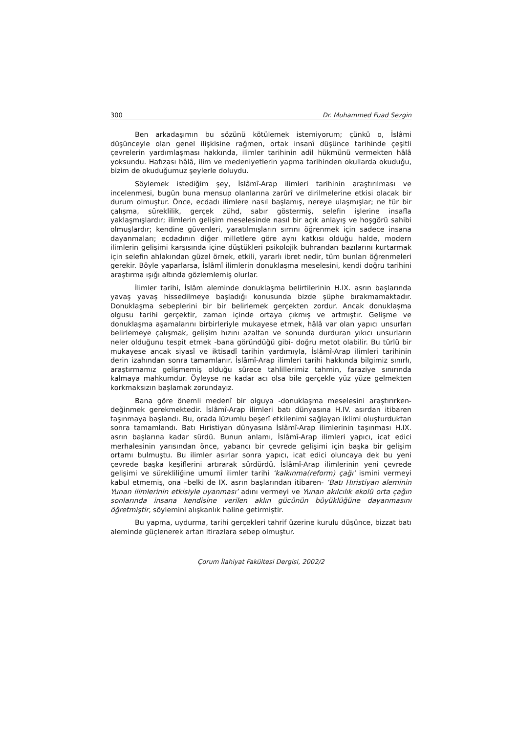300 Dr. Muhammed Fuad Sezgin
Ben arkadaşımın bu sözünü kötülemek istemiyorum; çünkü o, İslâmi düşünceyle olan genel ilişkisine rağmen, ortak insanî düşünce tarihinde çeşitli çevrelerin yardımlaşması hakkında, ilimler tarihinin adil hükmünü vermekten hâlâ yoksundu. Hafızası hâlâ, ilim ve medeniyetlerin yapma tarihinden okullarda okuduğu, bizim de okuduğumuz şeylerle doluydu.
Söylemek istediğim şey, İslâmî-Arap ilimleri tarihinin araştırılması ve incelenmesi, bugün buna mensup olanlarına zarûrî ve dirilmelerine etkisi olacak bir durum olmuştur. Önce, ecdadı ilimlere nasıl başlamış, nereye ulaşmışlar; ne tür bir çalışma, süreklilik, gerçek zühd, sabır göstermiş, selefin işlerine insafla yaklaşmışlardır; ilimlerin gelişim meselesinde nasıl bir açık anlayış ve hoşgörü sahibi olmuşlardır; kendine güvenleri, yaratılmışların sırrını öğrenmek için sadece insana dayanmaları; ecdadının diğer milletlere göre aynı katkısı olduğu halde, modern ilimlerin gelişimi karşısında içine düştükleri psikolojik buhrandan bazılarını kurtarmak için selefin ahlakından güzel örnek, etkili, yararlı ibret nedir, tüm bunları öğrenmeleri gerekir. Böyle yaparlarsa, İslâmî ilimlerin donuklaşma meselesini, kendi doğru tarihini araştırma ışığı altında gözlemlemiş olurlar.
İlimler tarihi, İslâm aleminde donuklaşma belirtilerinin H.IX. asrın başlarında yavaş yavaş hissedilmeye başladığı konusunda bizde şüphe bırakmamaktadır. Donuklaşma sebeplerini bir bir belirlemek gerçekten zordur. Ancak donuklaşma olgusu tarihi gerçektir, zaman içinde ortaya çıkmış ve artmıştır. Gelişme ve donuklaşma aşamalarını birbirleriyle mukayese etmek, hâlâ var olan yapıcı unsurları belirlemeye çalışmak, gelişim hızını azaltan ve sonunda durduran yıkıcı unsurların neler olduğunu tespit etmek -bana göründüğü gibi- doğru metot olabilir. Bu türlü bir mukayese ancak siyasî ve iktisadî tarihin yardımıyla, İslâmî-Arap ilimleri tarihinin derin izahından sonra tamamlanır. İslâmî-Arap ilimleri tarihi hakkında bilgimiz sınırlı, araştırmamız gelişmemiş olduğu sürece tahlillerimiz tahmin, faraziye sınırında kalmaya mahkumdur. Öyleyse ne kadar acı olsa bile gerçekle yüz yüze gelmekten korkmaksızın başlamak zorundayız.
Bana göre önemli medenî bir olguya -donuklaşma meselesini araştırırken- değinmek gerekmektedir. İslâmî-Arap ilimleri batı dünyasına H.IV. asırdan itibaren taşınmaya başlandı. Bu, orada lüzumlu beşerî etkilenimi sağlayan iklimi oluşturduktan sonra tamamlandı. Batı Hıristiyan dünyasına İslâmî-Arap ilimlerinin taşınması H.IX. asrın başlarına kadar sürdü. Bunun anlamı, İslâmî-Arap ilimleri yapıcı, icat edici merhalesinin yarısından önce, yabancı bir çevrede gelişimi için başka bir gelişim ortamı bulmuştu. Bu ilimler asırlar sonra yapıcı, icat edici oluncaya dek bu yeni çevrede başka keşiflerini artırarak sürdürdü. İslâmî-Arap ilimlerinin yeni çevrede gelişimi ve sürekliliğine umumî ilimler tarihi ‘kalkınma(reform) çağı’ ismini vermeyi kabul etmemiş, ona –belki de IX. asrın başlarından itibaren- ‘Batı Hıristiyan aleminin Yunan ilimlerinin etkisiyle uyanması’ adını vermeyi ve Yunan akılcılık ekolü orta çağın sonlarında insana kendisine verilen aklın gücünün büyüklüğüne dayanmasını öğretmiştir, söylemini alışkanlık haline getirmiştir.
Bu yapma, uydurma, tarihi gerçekleri tahrif üzerine kurulu düşünce, bizzat batı aleminde güçlenerek artan itirazlara sebep olmuştur.
Çorum İlahiyat Fakültesi Dergisi, 2002/2